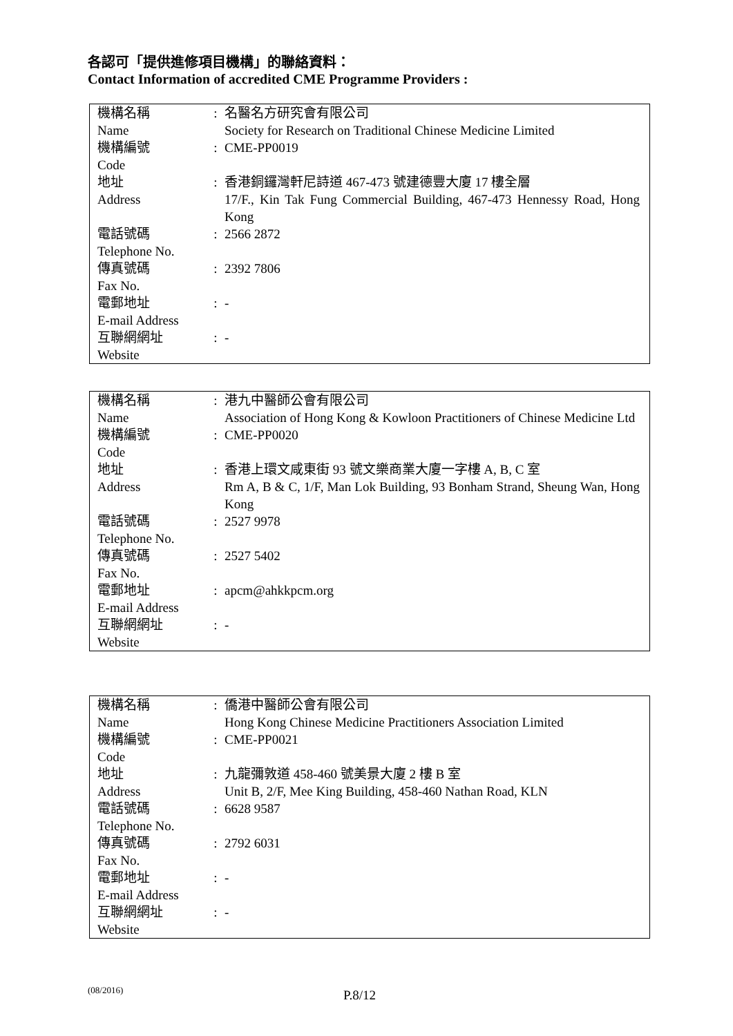各認可「提供進修項目機構」的聯絡資料：
Contact Information of accredited CME Programme Providers :
| 機構名稱 Name | : | 名醫名方研究會有限公司 Society for Research on Traditional Chinese Medicine Limited |
| 機構編號 Code | : | CME-PP0019 |
| 地址 Address | : | 香港銅鑼灣軒尼詩道 467-473 號建德豐大廈 17 樓全層 17/F., Kin Tak Fung Commercial Building, 467-473 Hennessy Road, Hong Kong |
| 電話號碼 Telephone No. | : | 2566 2872 |
| 傳真號碼 Fax No. | : | 2392 7806 |
| 電郵地址 E-mail Address | : | - |
| 互聯網網址 Website | : | - |
| 機構名稱 Name | : | 港九中醫師公會有限公司 Association of Hong Kong & Kowloon Practitioners of Chinese Medicine Ltd |
| 機構編號 Code | : | CME-PP0020 |
| 地址 Address | : | 香港上環文咸東街 93 號文樂商業大廈一字樓 A, B, C 室 Rm A, B & C, 1/F, Man Lok Building, 93 Bonham Strand, Sheung Wan, Hong Kong |
| 電話號碼 Telephone No. | : | 2527 9978 |
| 傳真號碼 Fax No. | : | 2527 5402 |
| 電郵地址 E-mail Address | : | apcm@ahkkpcm.org |
| 互聯網網址 Website | : | - |
| 機構名稱 Name | : | 僑港中醫師公會有限公司 Hong Kong Chinese Medicine Practitioners Association Limited |
| 機構編號 Code | : | CME-PP0021 |
| 地址 Address | : | 九龍彌敦道 458-460 號美景大廈 2 樓 B 室 Unit B, 2/F, Mee King Building, 458-460 Nathan Road, KLN |
| 電話號碼 Telephone No. | : | 6628 9587 |
| 傳真號碼 Fax No. | : | 2792 6031 |
| 電郵地址 E-mail Address | : | - |
| 互聯網網址 Website | : | - |
(08/2016) P.8/12